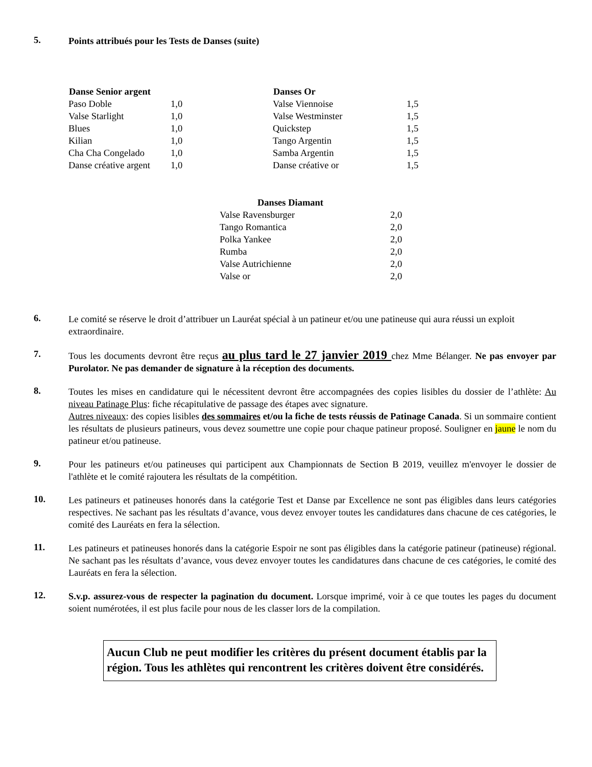5.
Points attribués pour les Tests de Danses (suite)
| Danse Senior argent | |
| --- | --- |
| Paso Doble | 1,0 |
| Valse Starlight | 1,0 |
| Blues | 1,0 |
| Kilian | 1,0 |
| Cha Cha Congelado | 1,0 |
| Danse créative argent | 1,0 |
| Danses Or | |
| --- | --- |
| Valse Viennoise | 1,5 |
| Valse Westminster | 1,5 |
| Quickstep | 1,5 |
| Tango Argentin | 1,5 |
| Samba Argentin | 1,5 |
| Danse créative or | 1,5 |
| Danses Diamant | |
| --- | --- |
| Valse Ravensburger | 2,0 |
| Tango Romantica | 2,0 |
| Polka Yankee | 2,0 |
| Rumba | 2,0 |
| Valse Autrichienne | 2,0 |
| Valse or | 2,0 |
6.
Le comité se réserve le droit d’attribuer un Lauréat spécial à un patineur et/ou une patineuse qui aura réussi un exploit extraordinaire.
7.
Tous les documents devront être reçus au plus tard le 27 janvier 2019 chez Mme Bélanger. Ne pas envoyer par Purolator. Ne pas demander de signature à la réception des documents.
8.
Toutes les mises en candidature qui le nécessitent devront être accompagnées des copies lisibles du dossier de l’athlète: Au niveau Patinage Plus: fiche récapitulative de passage des étapes avec signature.
Autres niveaux: des copies lisibles des sommaires et/ou la fiche de tests réussis de Patinage Canada. Si un sommaire contient les résultats de plusieurs patineurs, vous devez soumettre une copie pour chaque patineur proposé. Souligner en jaune le nom du patineur et/ou patineuse.
9.
Pour les patineurs et/ou patineuses qui participent aux Championnats de Section B 2019, veuillez m'envoyer le dossier de l'athlète et le comité rajoutera les résultats de la compétition.
10.
Les patineurs et patineuses honorés dans la catégorie Test et Danse par Excellence ne sont pas éligibles dans leurs catégories respectives. Ne sachant pas les résultats d’avance, vous devez envoyer toutes les candidatures dans chacune de ces catégories, le comité des Lauréats en fera la sélection.
11.
Les patineurs et patineuses honorés dans la catégorie Espoir ne sont pas éligibles dans la catégorie patineur (patineuse) régional. Ne sachant pas les résultats d’avance, vous devez envoyer toutes les candidatures dans chacune de ces catégories, le comité des Lauréats en fera la sélection.
12.
S.v.p. assurez-vous de respecter la pagination du document. Lorsque imprimé, voir à ce que toutes les pages du document soient numérotées, il est plus facile pour nous de les classer lors de la compilation.
Aucun Club ne peut modifier les critères du présent document établis par la région. Tous les athlètes qui rencontrent les critères doivent être considérés.